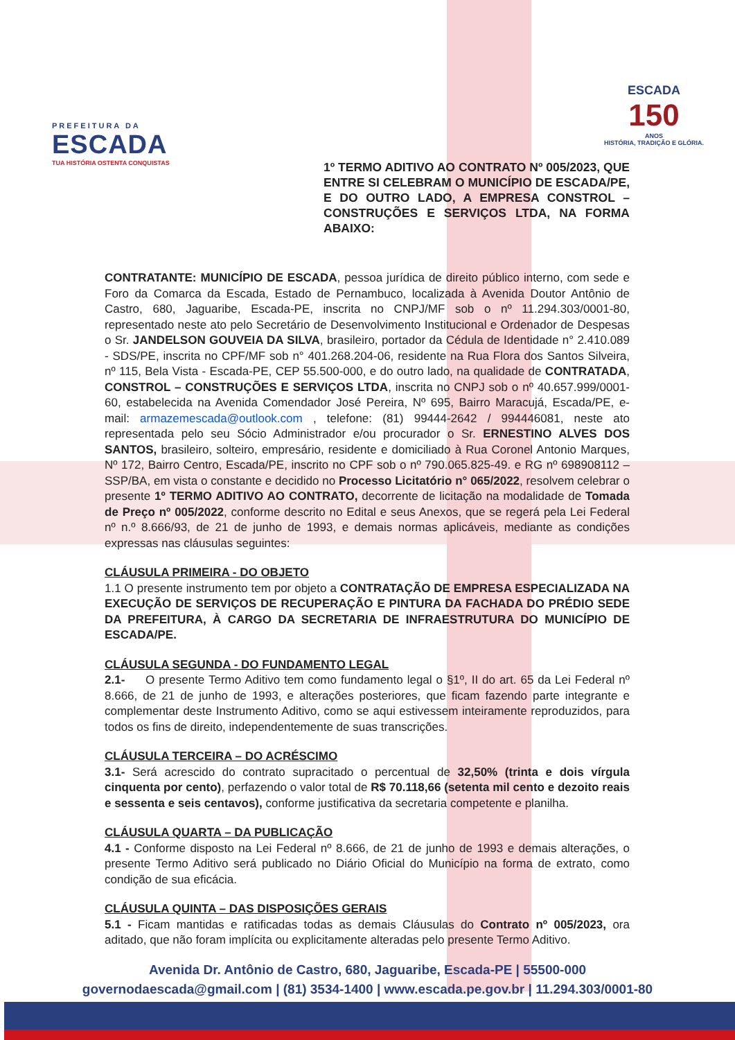PREFEITURA DA
ESCADA
TUA HISTÓRIA OSTENTA CONQUISTAS
ESCADA
150
ANOS
HISTÓRIA, TRADIÇÃO E GLÓRIA.
1º TERMO ADITIVO AO CONTRATO Nº 005/2023, QUE ENTRE SI CELEBRAM O MUNICÍPIO DE ESCADA/PE, E DO OUTRO LADO, A EMPRESA CONSTROL – CONSTRUÇÕES E SERVIÇOS LTDA, NA FORMA ABAIXO:
CONTRATANTE: MUNICÍPIO DE ESCADA, pessoa jurídica de direito público interno, com sede e Foro da Comarca da Escada, Estado de Pernambuco, localizada à Avenida Doutor Antônio de Castro, 680, Jaguaribe, Escada-PE, inscrita no CNPJ/MF sob o nº 11.294.303/0001-80, representado neste ato pelo Secretário de Desenvolvimento Institucional e Ordenador de Despesas o Sr. JANDELSON GOUVEIA DA SILVA, brasileiro, portador da Cédula de Identidade n° 2.410.089 - SDS/PE, inscrita no CPF/MF sob n° 401.268.204-06, residente na Rua Flora dos Santos Silveira, nº 115, Bela Vista - Escada-PE, CEP 55.500-000, e do outro lado, na qualidade de CONTRATADA, CONSTROL – CONSTRUÇÕES E SERVIÇOS LTDA, inscrita no CNPJ sob o nº 40.657.999/0001-60, estabelecida na Avenida Comendador José Pereira, Nº 695, Bairro Maracujá, Escada/PE, e-mail: armazemescada@outlook.com , telefone: (81) 99444-2642 / 994446081, neste ato representada pelo seu Sócio Administrador e/ou procurador o Sr. ERNESTINO ALVES DOS SANTOS, brasileiro, solteiro, empresário, residente e domiciliado à Rua Coronel Antonio Marques, Nº 172, Bairro Centro, Escada/PE, inscrito no CPF sob o nº 790.065.825-49. e RG nº 698908112 – SSP/BA, em vista o constante e decidido no Processo Licitatório n° 065/2022, resolvem celebrar o presente 1º TERMO ADITIVO AO CONTRATO, decorrente de licitação na modalidade de Tomada de Preço nº 005/2022, conforme descrito no Edital e seus Anexos, que se regerá pela Lei Federal nº n.º 8.666/93, de 21 de junho de 1993, e demais normas aplicáveis, mediante as condições expressas nas cláusulas seguintes:
CLÁUSULA PRIMEIRA - DO OBJETO
1.1 O presente instrumento tem por objeto a CONTRATAÇÃO DE EMPRESA ESPECIALIZADA NA EXECUÇÃO DE SERVIÇOS DE RECUPERAÇÃO E PINTURA DA FACHADA DO PRÉDIO SEDE DA PREFEITURA, À CARGO DA SECRETARIA DE INFRAESTRUTURA DO MUNICÍPIO DE ESCADA/PE.
CLÁUSULA SEGUNDA - DO FUNDAMENTO LEGAL
2.1- O presente Termo Aditivo tem como fundamento legal o §1º, II do art. 65 da Lei Federal nº 8.666, de 21 de junho de 1993, e alterações posteriores, que ficam fazendo parte integrante e complementar deste Instrumento Aditivo, como se aqui estivessem inteiramente reproduzidos, para todos os fins de direito, independentemente de suas transcrições.
CLÁUSULA TERCEIRA – DO ACRÉSCIMO
3.1- Será acrescido do contrato supracitado o percentual de 32,50% (trinta e dois vírgula cinquenta por cento), perfazendo o valor total de R$ 70.118,66 (setenta mil cento e dezoito reais e sessenta e seis centavos), conforme justificativa da secretaria competente e planilha.
CLÁUSULA QUARTA – DA PUBLICAÇÃO
4.1 - Conforme disposto na Lei Federal nº 8.666, de 21 de junho de 1993 e demais alterações, o presente Termo Aditivo será publicado no Diário Oficial do Município na forma de extrato, como condição de sua eficácia.
CLÁUSULA QUINTA – DAS DISPOSIÇÕES GERAIS
5.1 - Ficam mantidas e ratificadas todas as demais Cláusulas do Contrato nº 005/2023, ora aditado, que não foram implícita ou explicitamente alteradas pelo presente Termo Aditivo.
Avenida Dr. Antônio de Castro, 680, Jaguaribe, Escada-PE | 55500-000
governodaescada@gmail.com | (81) 3534-1400 | www.escada.pe.gov.br | 11.294.303/0001-80